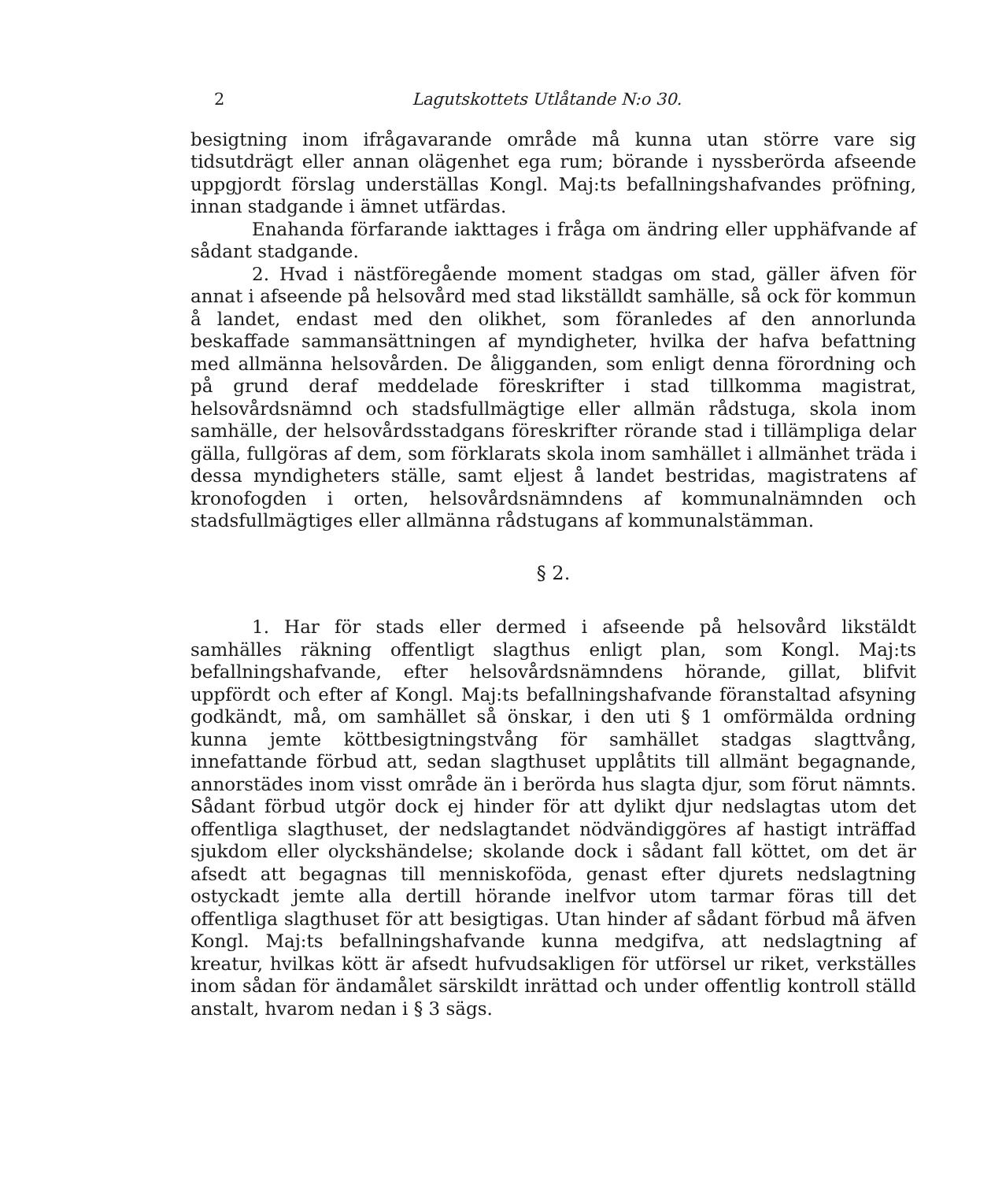2 Lagutskottets Utlåtande N:o 30.
besigtning inom ifrågavarande område må kunna utan större vare sig tidsutdrägt eller annan olägenhet ega rum; börande i nyssberörda afseende uppgjordt förslag underställas Kongl. Maj:ts befallningshafvandes pröfning, innan stadgande i ämnet utfärdas.
Enahanda förfarande iakttages i fråga om ändring eller upphäfvande af sådant stadgande.
2. Hvad i nästföregående moment stadgas om stad, gäller äfven för annat i afseende på helsovård med stad likställdt samhälle, så ock för kommun å landet, endast med den olikhet, som föranledes af den annorlunda beskaffade sammansättningen af myndigheter, hvilka der hafva befattning med allmänna helsovården. De åligganden, som enligt denna förordning och på grund deraf meddelade föreskrifter i stad tillkomma magistrat, helsovårdsnämnd och stadsfullmägtige eller allmän rådstuga, skola inom samhälle, der helsovårdsstadgans föreskrifter rörande stad i tillämpliga delar gälla, fullgöras af dem, som förklarats skola inom samhället i allmänhet träda i dessa myndigheters ställe, samt eljest å landet bestridas, magistratens af kronofogden i orten, helsovårdsnämndens af kommunalnämnden och stadsfullmägtiges eller allmänna rådstugans af kommunalstämman.
§ 2.
1. Har för stads eller dermed i afseende på helsovård likstäldt samhälles räkning offentligt slagthus enligt plan, som Kongl. Maj:ts befallningshafvande, efter helsovårdsnämndens hörande, gillat, blifvit uppfördt och efter af Kongl. Maj:ts befallningshafvande föranstaltad afsyning godkändt, må, om samhället så önskar, i den uti § 1 omförmälda ordning kunna jemte köttbesigtningstvång för samhället stadgas slagttvång, innefattande förbud att, sedan slagthuset upplåtits till allmänt begagnande, annorstädes inom visst område än i berörda hus slagta djur, som förut nämnts. Sådant förbud utgör dock ej hinder för att dylikt djur nedslagtas utom det offentliga slagthuset, der nedslagtandet nödvändiggöres af hastigt inträffad sjukdom eller olyckshändelse; skolande dock i sådant fall köttet, om det är afsedt att begagnas till menniskoföda, genast efter djurets nedslagtning ostyckadt jemte alla dertill hörande inelfvor utom tarmar föras till det offentliga slagthuset för att besigtigas. Utan hinder af sådant förbud må äfven Kongl. Maj:ts befallningshafvande kunna medgifva, att nedslagtning af kreatur, hvilkas kött är afsedt hufvudsakligen för utförsel ur riket, verkställes inom sådan för ändamålet särskildt inrättad och under offentlig kontroll ställd anstalt, hvarom nedan i § 3 sägs.